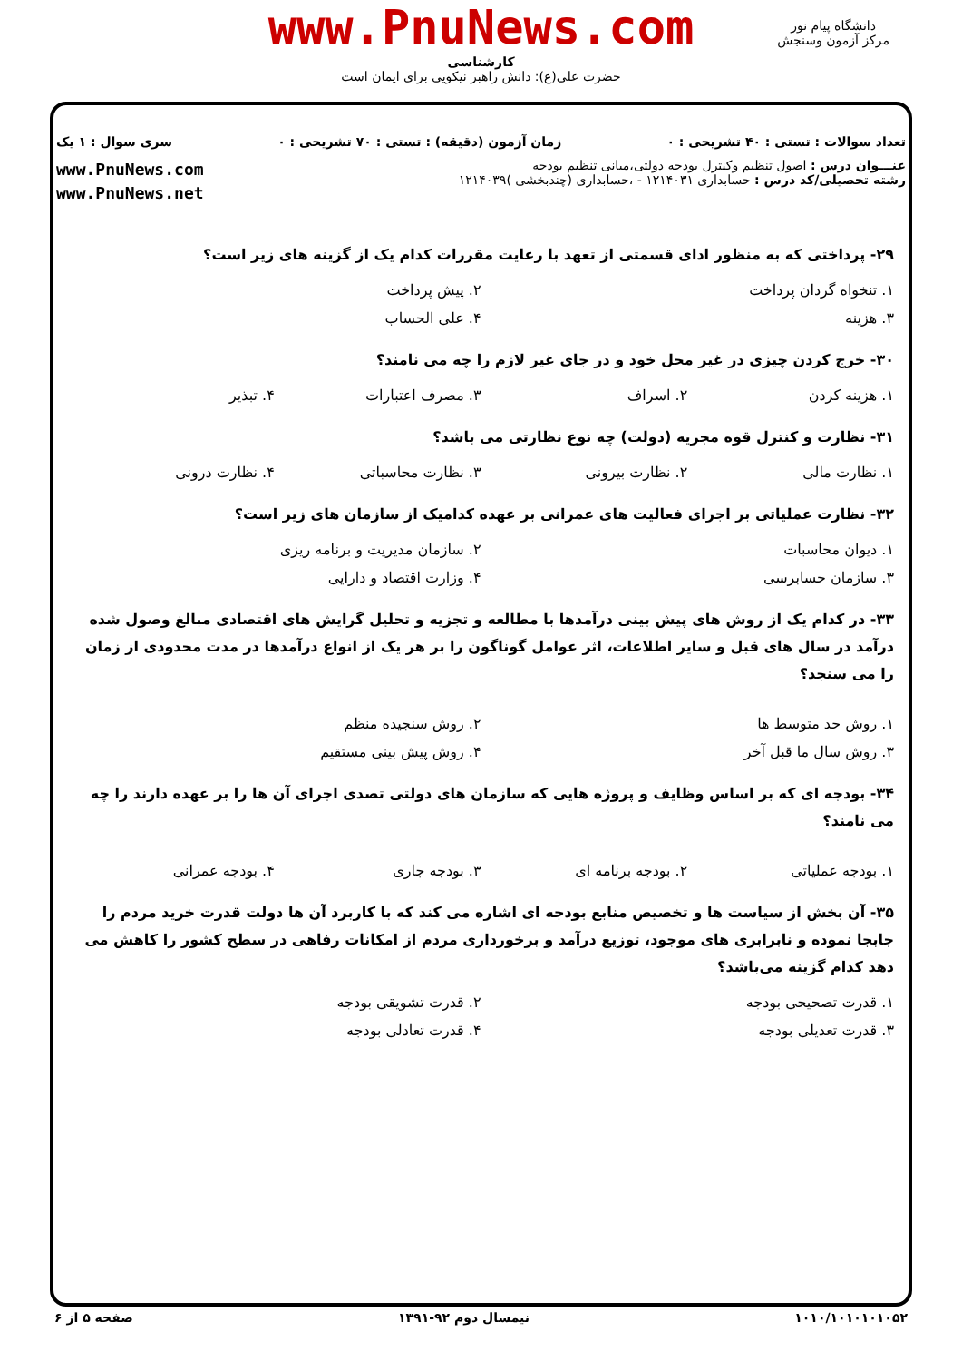www.PnuNews.com
کارشناسی
حضرت علی(ع): دانش راهبر نیکویی برای ایمان است
دانشگاه پیام نور
مرکز آزمون وسنجش
تعداد سوالات : تستی : ۴۰ تشریحی : ۰ زمان آزمون (دقیقه) : تستی : ۷۰ تشریحی : ۰ سری سوال : ۱ یک
عنـــوان درس : اصول تنظیم وکنترل بودجه دولتی،مبانی تنظیم بودجه
رشته تحصیلی/کد درس : حسابداری ۱۲۱۴۰۳۱ - ،حسابداری (چندبخشی )۱۲۱۴۰۳۹
www.PnuNews.com
www.PnuNews.net
۲۹- پرداختی که به منظور ادای قسمتی از تعهد با رعایت مقررات کدام یک از گزینه های زیر است؟
۱. تنخواه گردان پرداخت ۲. پیش پرداخت
۳. هزینه ۴. علی الحساب
۳۰- خرج کردن چیزی در غیر محل خود و در جای غیر لازم را چه می نامند؟
۱. هزینه کردن ۲. اسراف ۳. مصرف اعتبارات ۴. تبذیر
۳۱- نظارت و کنترل قوه مجریه (دولت) چه نوع نظارتی می باشد؟
۱. نظارت مالی ۲. نظارت بیرونی ۳. نظارت محاسباتی ۴. نظارت درونی
۳۲- نظارت عملیاتی بر اجرای فعالیت های عمرانی بر عهده کدامیک از سازمان های زیر است؟
۱. دیوان محاسبات ۲. سازمان مدیریت و برنامه ریزی
۳. سازمان حسابرسی ۴. وزارت اقتصاد و دارایی
۳۳- در کدام یک از روش های پیش بینی درآمدها با مطالعه و تجزیه و تحلیل گرایش های اقتصادی مبالغ وصول شده درآمد در سال های قبل و سایر اطلاعات، اثر عوامل گوناگون را بر هر یک از انواع درآمدها در مدت محدودی از زمان را می سنجد؟
۱. روش حد متوسط ها ۲. روش سنجیده منظم
۳. روش سال ما قبل آخر ۴. روش پیش بینی مستقیم
۳۴- بودجه ای که بر اساس وظایف و پروژه هایی که سازمان های دولتی تصدی اجرای آن ها را بر عهده دارند را چه می نامند؟
۱. بودجه عملیاتی ۲. بودجه برنامه ای ۳. بودجه جاری ۴. بودجه عمرانی
۳۵- آن بخش از سیاست ها و تخصیص منابع بودجه ای اشاره می کند که با کاربرد آن ها دولت قدرت خرید مردم را جابجا نموده و نابرابری های موجود، توزیع درآمد و برخورداری مردم از امکانات رفاهی در سطح کشور را کاهش می دهد کدام گزینه می‌باشد؟
۱. قدرت تصحیحی بودجه ۲. قدرت تشویقی بودجه
۳. قدرت تعدیلی بودجه ۴. قدرت تعادلی بودجه
۱۰۱۰/۱۰۱۰۱۰۱۰۵۲ نیمسال دوم ۹۲-۱۳۹۱ صفحه ۵ از ۶